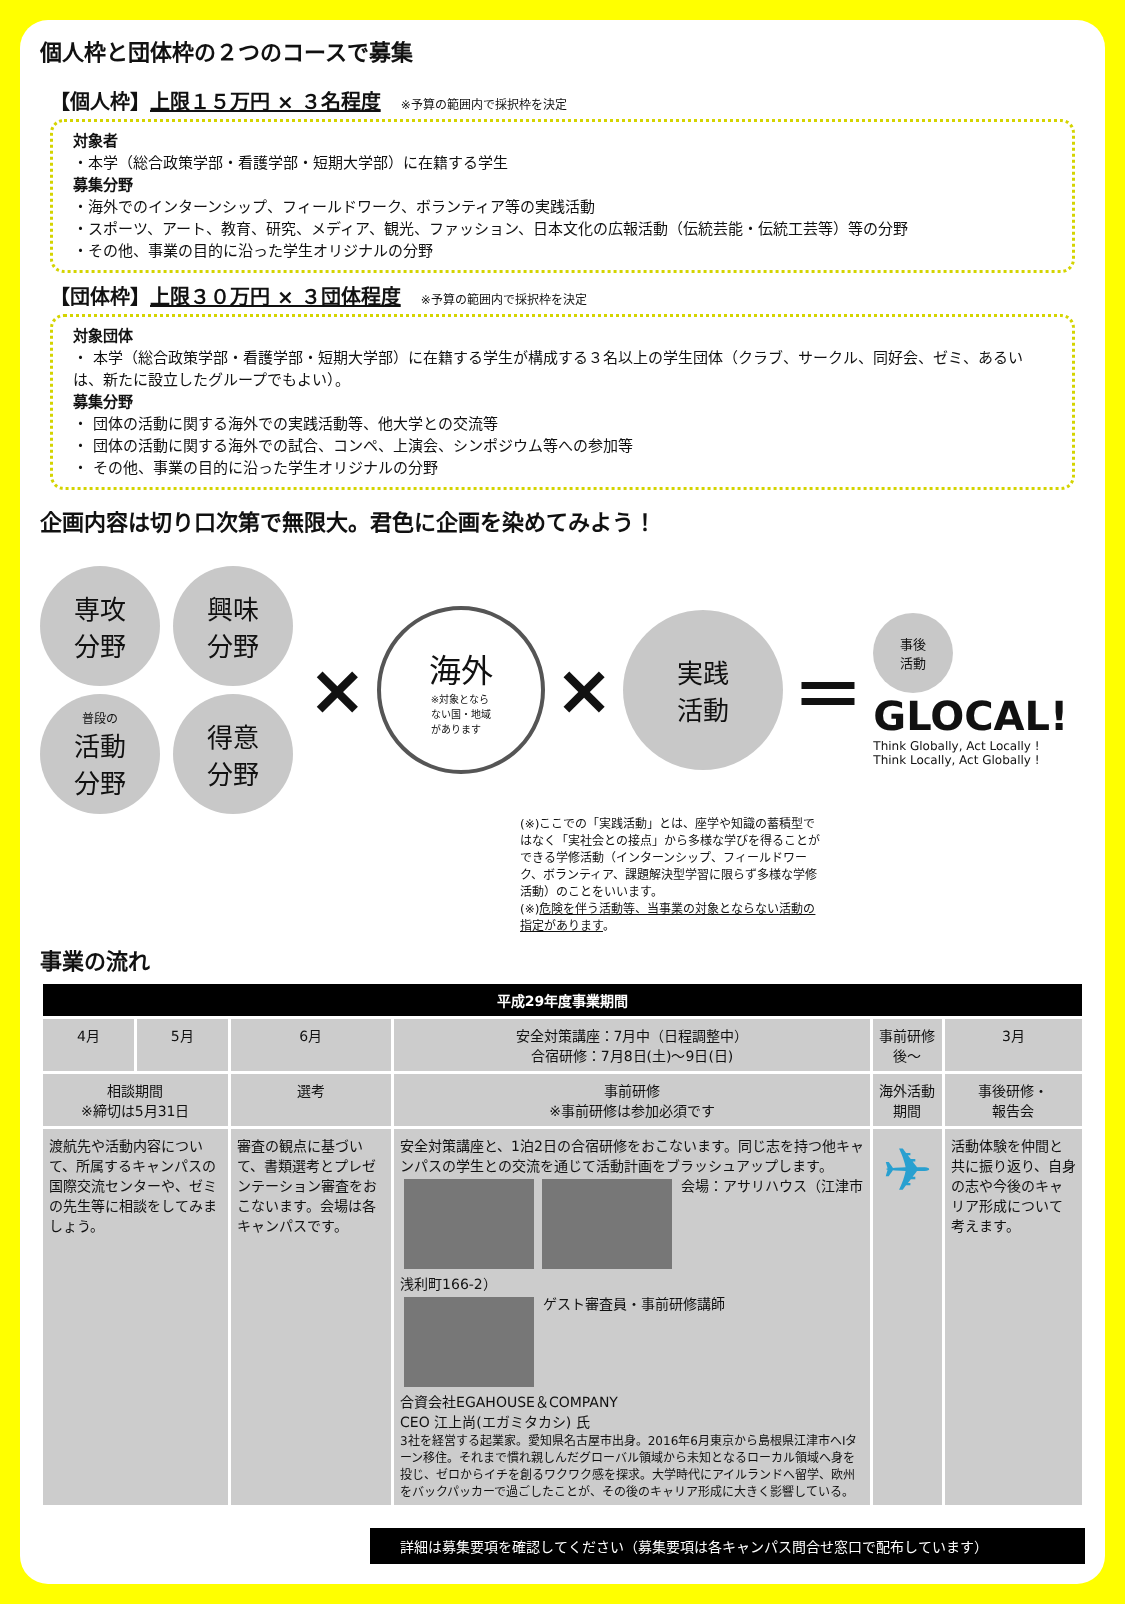個人枠と団体枠の２つのコースで募集
【個人枠】上限１５万円 × ３名程度 ※予算の範囲内で採択枠を決定
対象者
・本学（総合政策学部・看護学部・短期大学部）に在籍する学生
募集分野
・海外でのインターンシップ、フィールドワーク、ボランティア等の実践活動
・スポーツ、アート、教育、研究、メディア、観光、ファッション、日本文化の広報活動（伝統芸能・伝統工芸等）等の分野
・その他、事業の目的に沿った学生オリジナルの分野
【団体枠】上限３０万円 × ３団体程度 ※予算の範囲内で採択枠を決定
対象団体
・ 本学（総合政策学部・看護学部・短期大学部）に在籍する学生が構成する３名以上の学生団体（クラブ、サークル、同好会、ゼミ、あるいは、新たに設立したグループでもよい）。
募集分野
・ 団体の活動に関する海外での実践活動等、他大学との交流等
・ 団体の活動に関する海外での試合、コンペ、上演会、シンポジウム等への参加等
・ その他、事業の目的に沿った学生オリジナルの分野
企画内容は切り口次第で無限大。君色に企画を染めてみよう！
専攻
分野
興味
分野
普段の
活動
分野
得意
分野
×
海外
※対象となら
ない国・地域
があります
×
実践
活動
＝
事後
活動
GLOCAL!
Think Globally, Act Locally !
Think Locally, Act Globally !
(※)ここでの「実践活動」とは、座学や知識の蓄積型ではなく「実社会との接点」から多様な学びを得ることができる学修活動（インターンシップ、フィールドワーク、ボランティア、課題解決型学習に限らず多様な学修活動）のことをいいます。
(※)危険を伴う活動等、当事業の対象とならない活動の指定があります。
事業の流れ
| 平成29年度事業期間 | | | | | |
| --- | --- | --- | --- | --- | --- |
| 4月 | 5月 | 6月 | 安全対策講座：7月中（日程調整中） 合宿研修：7月8日(土)〜9日(日) | 事前研修後〜 | 3月 |
| 相談期間 ※締切は5月31日 | | 選考 | 事前研修 ※事前研修は参加必須です | 海外活動期間 | 事後研修・ 報告会 |
| 渡航先や活動内容について、所属するキャンパスの国際交流センターや、ゼミの先生等に相談をしてみましょう。 | | 審査の観点に基づいて、書類選考とプレゼンテーション審査をおこないます。会場は各キャンパスです。 | 安全対策講座と、1泊2日の合宿研修をおこないます。同じ志を持つ他キャンパスの学生との交流を通じて活動計画をブラッシュアップします。 会場：アサリハウス（江津市浅利町166-2） ゲスト審査員・事前研修講師 合資会社EGAHOUSE＆COMPANY CEO 江上尚(エガミタカシ) 氏 3社を経営する起業家。愛知県名古屋市出身。2016年6月東京から島根県江津市へIターン移住。それまで慣れ親しんだグローバル領域から未知となるローカル領域へ身を投じ、ゼロからイチを創るワクワク感を探求。大学時代にアイルランドへ留学、欧州をバックパッカーで過ごしたことが、その後のキャリア形成に大きく影響している。 | ✈ | 活動体験を仲間と共に振り返り、自身の志や今後のキャリア形成について考えます。 |
詳細は募集要項を確認してください（募集要項は各キャンパス問合せ窓口で配布しています）